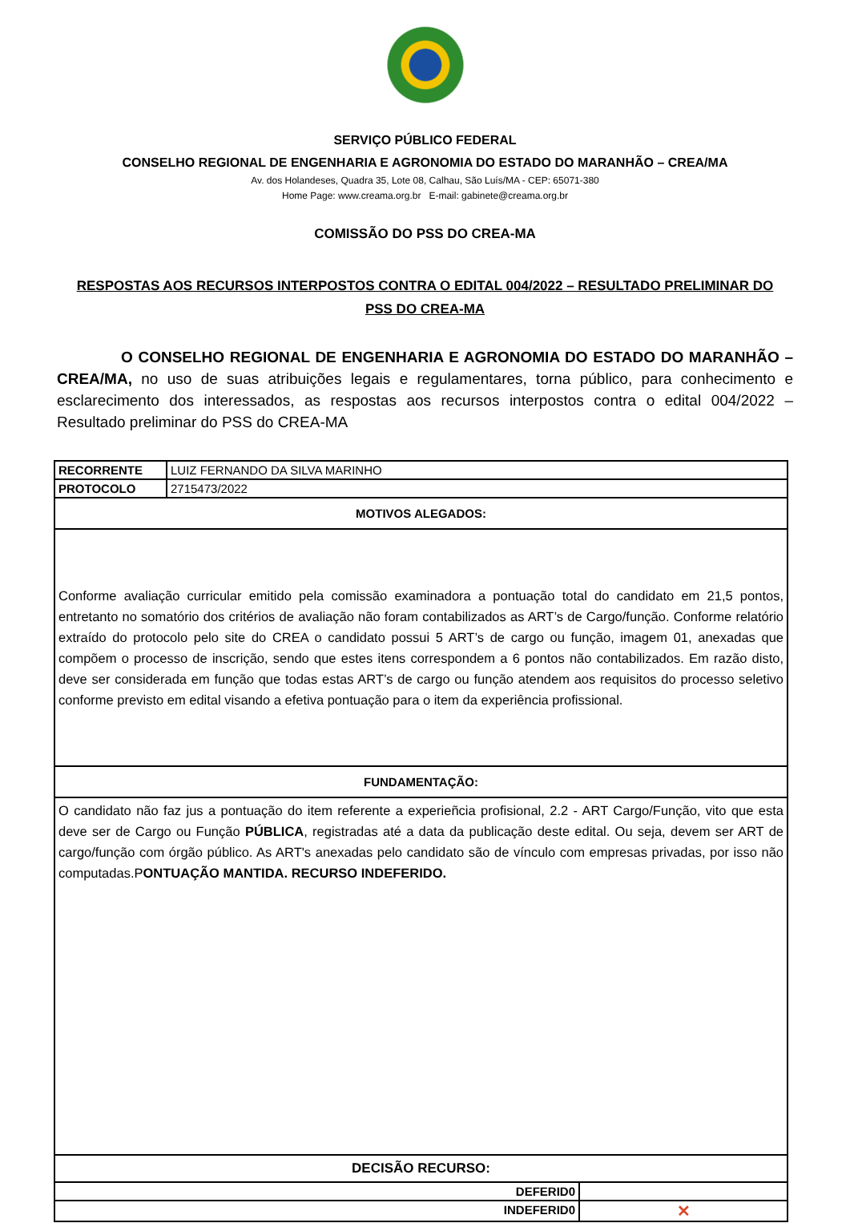SERVIÇO PÚBLICO FEDERAL
CONSELHO REGIONAL DE ENGENHARIA E AGRONOMIA DO ESTADO DO MARANHÃO – CREA/MA
Av. dos Holandeses, Quadra 35, Lote 08, Calhau, São Luís/MA - CEP: 65071-380
Home Page: www.creama.org.br E-mail: gabinete@creama.org.br
COMISSÃO DO PSS DO CREA-MA
RESPOSTAS AOS RECURSOS INTERPOSTOS CONTRA O EDITAL 004/2022 – RESULTADO PRELIMINAR DO PSS DO CREA-MA
O CONSELHO REGIONAL DE ENGENHARIA E AGRONOMIA DO ESTADO DO MARANHÃO – CREA/MA, no uso de suas atribuições legais e regulamentares, torna público, para conhecimento e esclarecimento dos interessados, as respostas aos recursos interpostos contra o edital 004/2022 – Resultado preliminar do PSS do CREA-MA
| RECORRENTE | LUIZ FERNANDO DA SILVA MARINHO | |
| PROTOCOLO | 2715473/2022 | |
| MOTIVOS ALEGADOS: | | |
| Conforme avaliação curricular emitido pela comissão examinadora a pontuação total do candidato em 21,5 pontos, entretanto no somatório dos critérios de avaliação não foram contabilizados as ART’s de Cargo/função. Conforme relatório extraído do protocolo pelo site do CREA o candidato possui 5 ART’s de cargo ou função, imagem 01, anexadas que compõem o processo de inscrição, sendo que estes itens correspondem a 6 pontos não contabilizados. Em razão disto, deve ser considerada em função que todas estas ART’s de cargo ou função atendem aos requisitos do processo seletivo conforme previsto em edital visando a efetiva pontuação para o item da experiência profissional. | | |
| FUNDAMENTAÇÃO: | | |
| O candidato não faz jus a pontuação do item referente a experieñcia profisional, 2.2 - ART Cargo/Função, vito que esta deve ser de Cargo ou Função PÚBLICA , registradas até a data da publicação deste edital. Ou seja, devem ser ART de cargo/função com órgão público. As ART's anexadas pelo candidato são de vínculo com empresas privadas, por isso não computadas.P ONTUAÇÃO MANTIDA. RECURSO INDEFERIDO. | | |
| DECISÃO RECURSO: | | |
| DEFERID0 | | |
| INDEFERID0 | | ✕ |